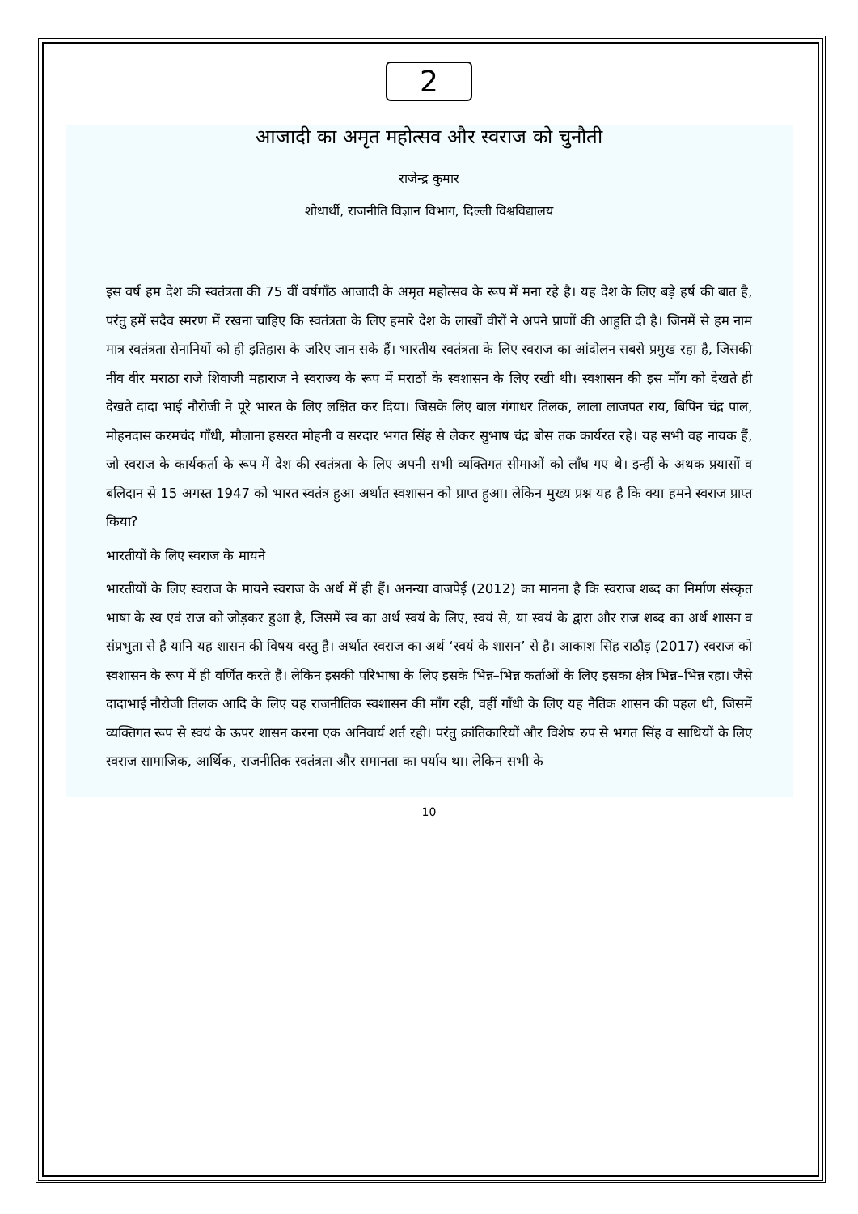2
आजादी का अमृत महोत्सव और स्वराज को चुनौती
राजेन्द्र कुमार
शोधार्थी, राजनीति विज्ञान विभाग, दिल्ली विश्वविद्यालय
इस वर्ष हम देश की स्वतंत्रता की 75 वीं वर्षगाँठ आजादी के अमृत महोत्सव के रूप में मना रहे है। यह देश के लिए बड़े हर्ष की बात है, परंतु हमें सदैव स्मरण में रखना चाहिए कि स्वतंत्रता के लिए हमारे देश के लाखों वीरों ने अपने प्राणों की आहुति दी है। जिनमें से हम नाम मात्र स्वतंत्रता सेनानियों को ही इतिहास के जरिए जान सके हैं। भारतीय स्वतंत्रता के लिए स्वराज का आंदोलन सबसे प्रमुख रहा है, जिसकी नींव वीर मराठा राजे शिवाजी महाराज ने स्वराज्य के रूप में मराठों के स्वशासन के लिए रखी थी। स्वशासन की इस माँग को देखते ही देखते दादा भाई नौरोजी ने पूरे भारत के लिए लक्षित कर दिया। जिसके लिए बाल गंगाधर तिलक, लाला लाजपत राय, बिपिन चंद्र पाल, मोहनदास करमचंद गाँधी, मौलाना हसरत मोहनी व सरदार भगत सिंह से लेकर सुभाष चंद्र बोस तक कार्यरत रहे। यह सभी वह नायक हैं, जो स्वराज के कार्यकर्ता के रूप में देश की स्वतंत्रता के लिए अपनी सभी व्यक्तिगत सीमाओं को लाँघ गए थे। इन्हीं के अथक प्रयासों व बलिदान से 15 अगस्त 1947 को भारत स्वतंत्र हुआ अर्थात स्वशासन को प्राप्त हुआ। लेकिन मुख्य प्रश्न यह है कि क्या हमने स्वराज प्राप्त किया?
भारतीयों के लिए स्वराज के मायने
भारतीयों के लिए स्वराज के मायने स्वराज के अर्थ में ही हैं। अनन्या वाजपेई (2012) का मानना है कि स्वराज शब्द का निर्माण संस्कृत भाषा के स्व एवं राज को जोड़कर हुआ है, जिसमें स्व का अर्थ स्वयं के लिए, स्वयं से, या स्वयं के द्वारा और राज शब्द का अर्थ शासन व संप्रभुता से है यानि यह शासन की विषय वस्तु है। अर्थात स्वराज का अर्थ ‘स्वयं के शासन’ से है। आकाश सिंह राठौड़ (2017) स्वराज को स्वशासन के रूप में ही वर्णित करते हैं। लेकिन इसकी परिभाषा के लिए इसके भिन्न–भिन्न कर्ताओं के लिए इसका क्षेत्र भिन्न–भिन्न रहा। जैसे दादाभाई नौरोजी तिलक आदि के लिए यह राजनीतिक स्वशासन की माँग रही, वहीं गाँधी के लिए यह नैतिक शासन की पहल थी, जिसमें व्यक्तिगत रूप से स्वयं के ऊपर शासन करना एक अनिवार्य शर्त रही। परंतु क्रांतिकारियों और विशेष रुप से भगत सिंह व साथियों के लिए स्वराज सामाजिक, आर्थिक, राजनीतिक स्वतंत्रता और समानता का पर्याय था। लेकिन सभी के
10